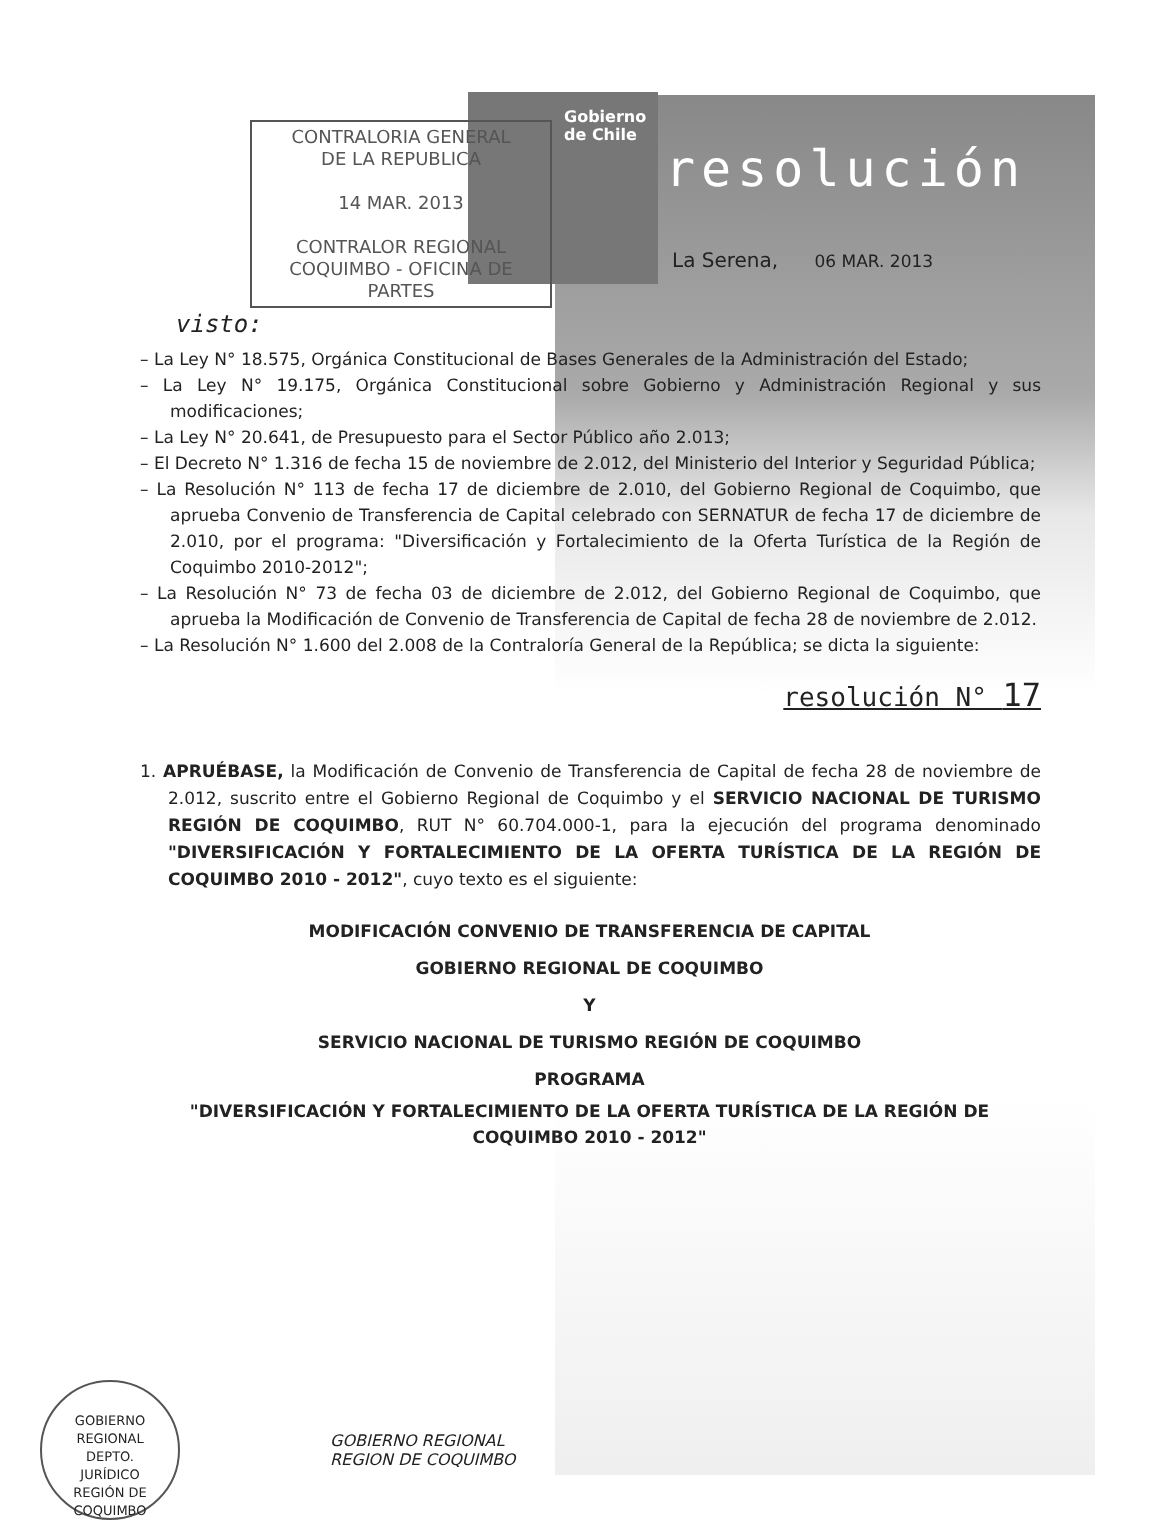CONTRALORIA GENERAL
DE LA REPUBLICA
14 MAR. 2013
CONTRALOR REGIONAL
COQUIMBO - OFICINA DE PARTES
Gobierno
de Chile
resolución
La Serena, 06 MAR. 2013
visto:
– La Ley N° 18.575, Orgánica Constitucional de Bases Generales de la Administración del Estado;
– La Ley N° 19.175, Orgánica Constitucional sobre Gobierno y Administración Regional y sus modificaciones;
– La Ley N° 20.641, de Presupuesto para el Sector Público año 2.013;
– El Decreto N° 1.316 de fecha 15 de noviembre de 2.012, del Ministerio del Interior y Seguridad Pública;
– La Resolución N° 113 de fecha 17 de diciembre de 2.010, del Gobierno Regional de Coquimbo, que aprueba Convenio de Transferencia de Capital celebrado con SERNATUR de fecha 17 de diciembre de 2.010, por el programa: "Diversificación y Fortalecimiento de la Oferta Turística de la Región de Coquimbo 2010-2012";
– La Resolución N° 73 de fecha 03 de diciembre de 2.012, del Gobierno Regional de Coquimbo, que aprueba la Modificación de Convenio de Transferencia de Capital de fecha 28 de noviembre de 2.012.
– La Resolución N° 1.600 del 2.008 de la Contraloría General de la República; se dicta la siguiente:
resolución N° 17
1. APRUÉBASE, la Modificación de Convenio de Transferencia de Capital de fecha 28 de noviembre de 2.012, suscrito entre el Gobierno Regional de Coquimbo y el SERVICIO NACIONAL DE TURISMO REGIÓN DE COQUIMBO, RUT N° 60.704.000-1, para la ejecución del programa denominado "DIVERSIFICACIÓN Y FORTALECIMIENTO DE LA OFERTA TURÍSTICA DE LA REGIÓN DE COQUIMBO 2010 - 2012", cuyo texto es el siguiente:
MODIFICACIÓN CONVENIO DE TRANSFERENCIA DE CAPITAL
GOBIERNO REGIONAL DE COQUIMBO
Y
SERVICIO NACIONAL DE TURISMO REGIÓN DE COQUIMBO
PROGRAMA
"DIVERSIFICACIÓN Y FORTALECIMIENTO DE LA OFERTA TURÍSTICA DE LA REGIÓN DE COQUIMBO 2010 - 2012"
GOBIERNO REGIONAL
DEPTO.
JURÍDICO
REGIÓN DE COQUIMBO
GOBIERNO REGIONAL
REGION DE COQUIMBO